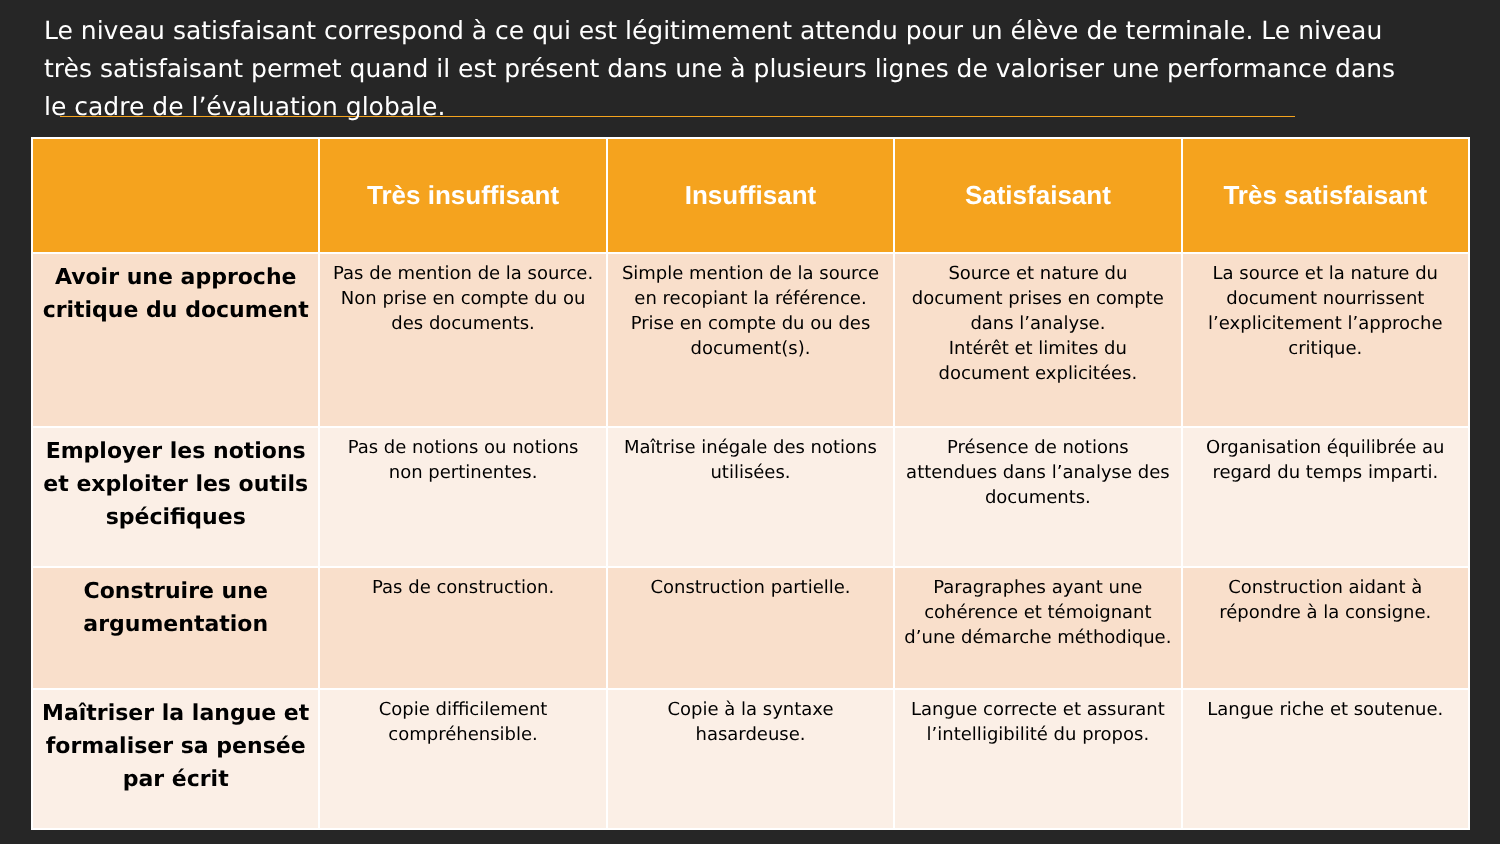Le niveau satisfaisant correspond à ce qui est légitimement attendu pour un élève de terminale. Le niveau très satisfaisant permet quand il est présent dans une à plusieurs lignes de valoriser une performance dans le cadre de l’évaluation globale.
| | Très insuffisant | Insuffisant | Satisfaisant | Très satisfaisant |
| --- | --- | --- | --- | --- |
| Avoir une approche critique du document | Pas de mention de la source. Non prise en compte du ou des documents. | Simple mention de la source en recopiant la référence. Prise en compte du ou des document(s). | Source et nature du document prises en compte dans l’analyse. Intérêt et limites du document explicitées. | La source et la nature du document nourrissent l’explicitement l’approche critique. |
| Employer les notions et exploiter les outils spécifiques | Pas de notions ou notions non pertinentes. | Maîtrise inégale des notions utilisées. | Présence de notions attendues dans l’analyse des documents. | Organisation équilibrée au regard du temps imparti. |
| Construire une argumentation | Pas de construction. | Construction partielle. | Paragraphes ayant une cohérence et témoignant d’une démarche méthodique. | Construction aidant à répondre à la consigne. |
| Maîtriser la langue et formaliser sa pensée par écrit | Copie difficilement compréhensible. | Copie à la syntaxe hasardeuse. | Langue correcte et assurant l’intelligibilité du propos. | Langue riche et soutenue. |